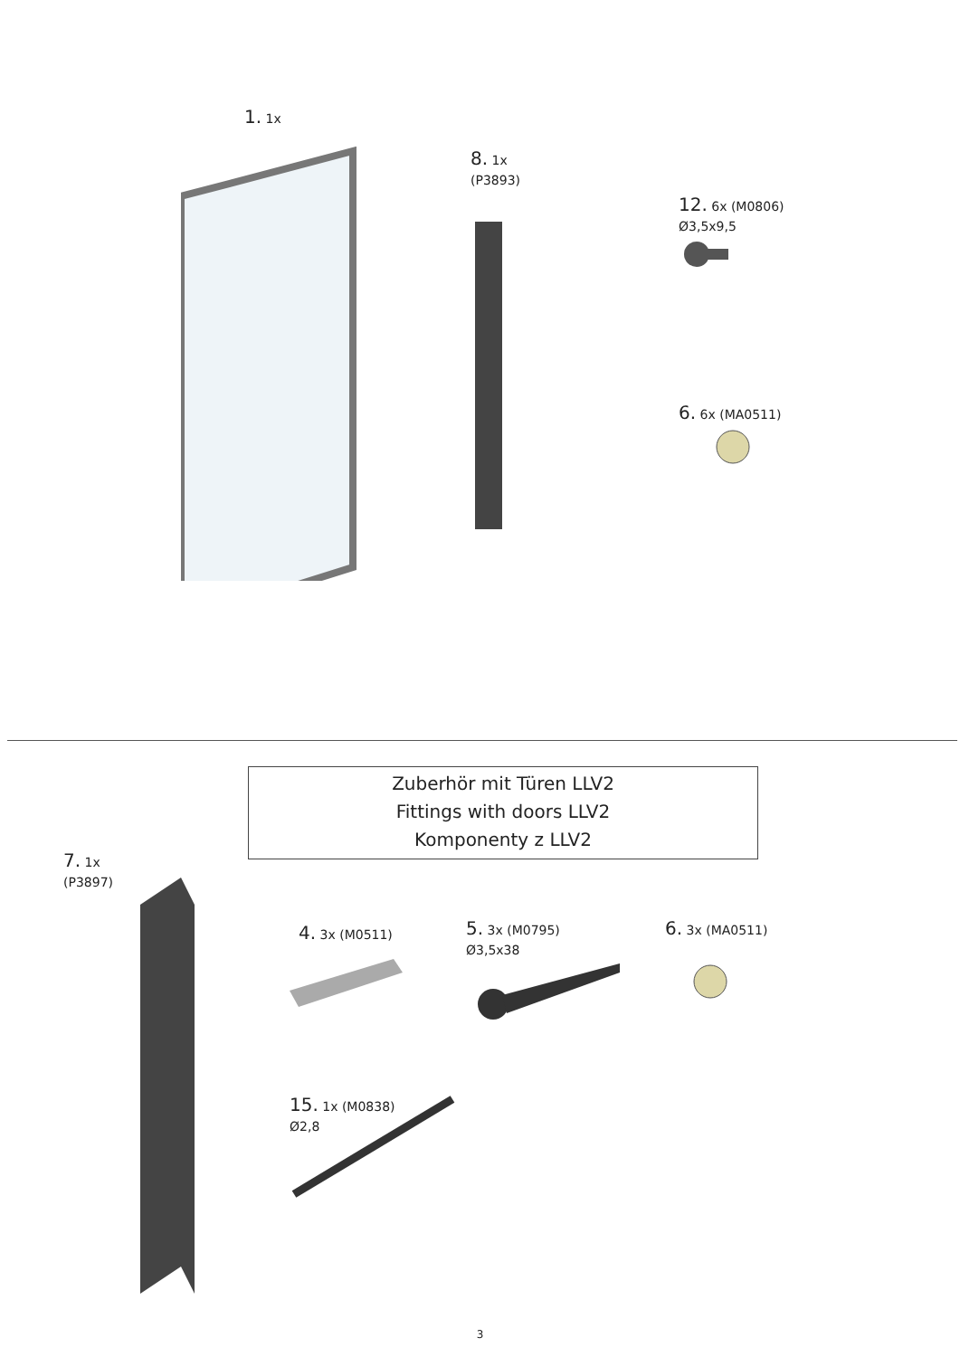1. 1x
8. 1x
(P3893)
12. 6x (M0806)
Ø3,5x9,5
6. 6x (MA0511)
Zuberhör mit Türen LLV2
Fittings with doors LLV2
Komponenty z LLV2
7. 1x
(P3897)
4. 3x (M0511)
5. 3x (M0795)
Ø3,5x38
6. 3x (MA0511)
15. 1x (M0838)
Ø2,8
3